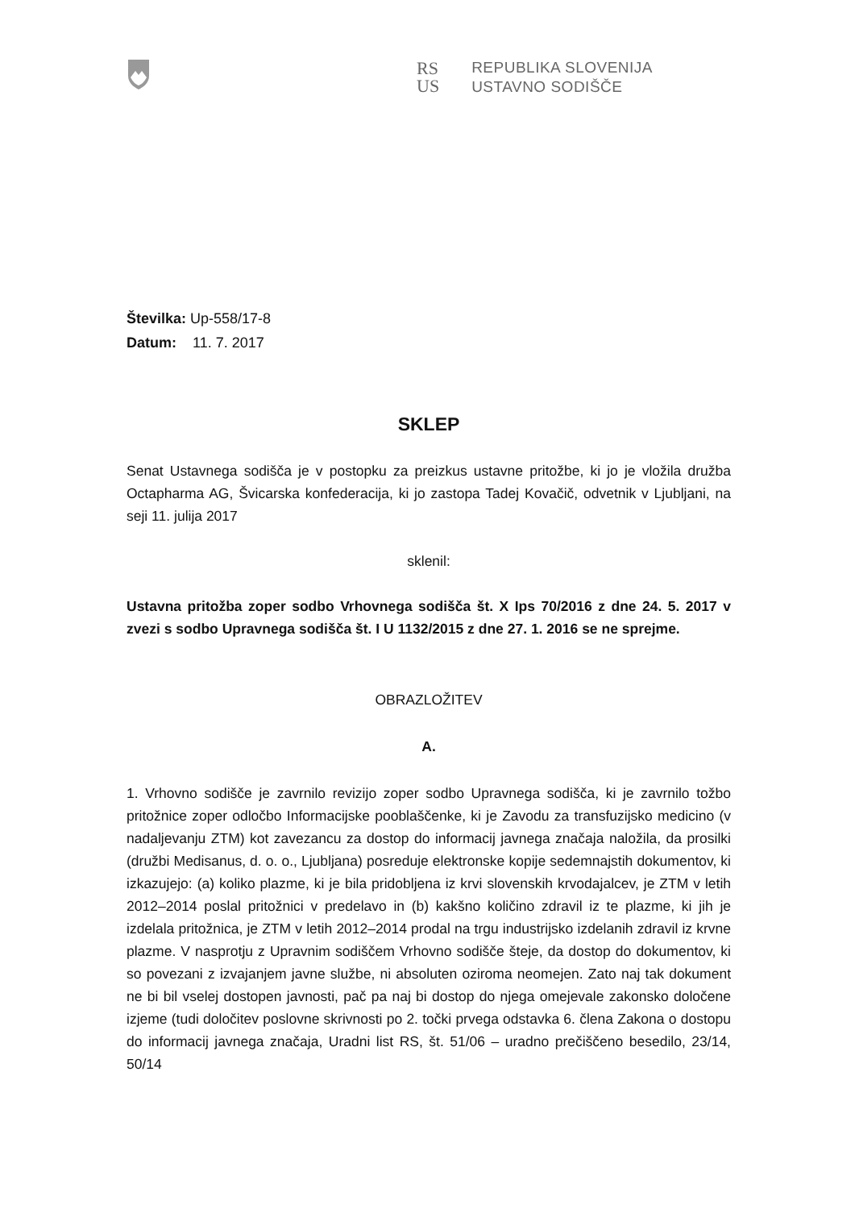RS
US
REPUBLIKA SLOVENIJA
USTAVNO SODIŠČE
Številka: Up-558/17-8
Datum: 11. 7. 2017
SKLEP
Senat Ustavnega sodišča je v postopku za preizkus ustavne pritožbe, ki jo je vložila družba Octapharma AG, Švicarska konfederacija, ki jo zastopa Tadej Kovačič, odvetnik v Ljubljani, na seji 11. julija 2017
sklenil:
Ustavna pritožba zoper sodbo Vrhovnega sodišča št. X Ips 70/2016 z dne 24. 5. 2017 v zvezi s sodbo Upravnega sodišča št. I U 1132/2015 z dne 27. 1. 2016 se ne sprejme.
OBRAZLOŽITEV
A.
1. Vrhovno sodišče je zavrnilo revizijo zoper sodbo Upravnega sodišča, ki je zavrnilo tožbo pritožnice zoper odločbo Informacijske pooblaščenke, ki je Zavodu za transfuzijsko medicino (v nadaljevanju ZTM) kot zavezancu za dostop do informacij javnega značaja naložila, da prosilki (družbi Medisanus, d. o. o., Ljubljana) posreduje elektronske kopije sedemnajstih dokumentov, ki izkazujejo: (a) koliko plazme, ki je bila pridobljena iz krvi slovenskih krvodajalcev, je ZTM v letih 2012–2014 poslal pritožnici v predelavo in (b) kakšno količino zdravil iz te plazme, ki jih je izdelala pritožnica, je ZTM v letih 2012–2014 prodal na trgu industrijsko izdelanih zdravil iz krvne plazme. V nasprotju z Upravnim sodiščem Vrhovno sodišče šteje, da dostop do dokumentov, ki so povezani z izvajanjem javne službe, ni absoluten oziroma neomejen. Zato naj tak dokument ne bi bil vselej dostopen javnosti, pač pa naj bi dostop do njega omejevale zakonsko določene izjeme (tudi določitev poslovne skrivnosti po 2. točki prvega odstavka 6. člena Zakona o dostopu do informacij javnega značaja, Uradni list RS, št. 51/06 – uradno prečiščeno besedilo, 23/14, 50/14